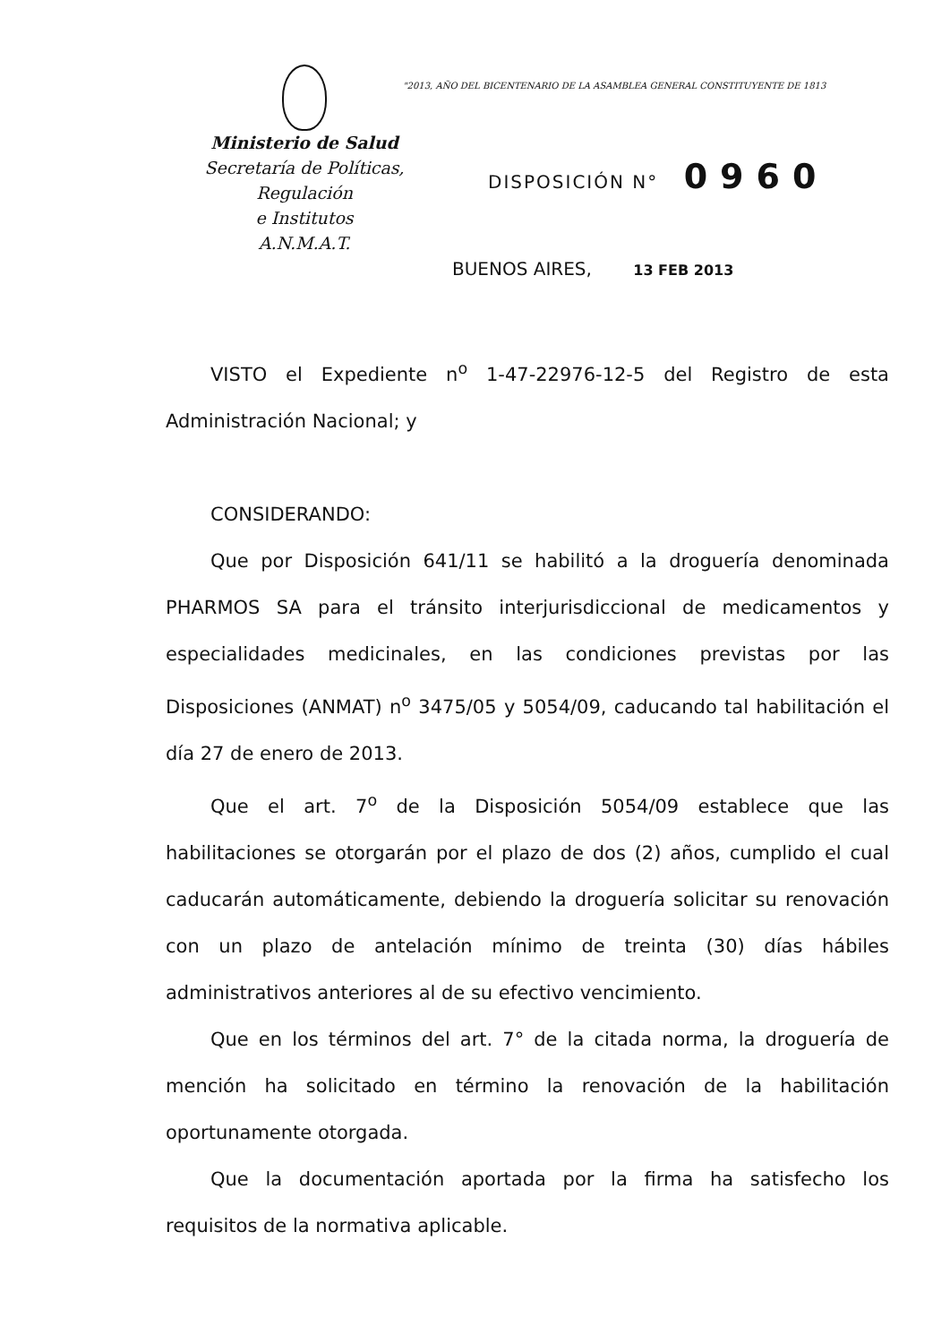"2013, AÑO DEL BICENTENARIO DE LA ASAMBLEA GENERAL CONSTITUYENTE DE 1813
Ministerio de Salud
Secretaría de Políticas, Regulación
e Institutos
A.N.M.A.T.
DISPOSICIÓN N° 0960
BUENOS AIRES, 13 FEB 2013
VISTO el Expediente n<sup>o</sup> 1-47-22976-12-5 del Registro de esta Administración Nacional; y
CONSIDERANDO:
Que por Disposición 641/11 se habilitó a la droguería denominada PHARMOS SA para el tránsito interjurisdiccional de medicamentos y especialidades medicinales, en las condiciones previstas por las Disposiciones (ANMAT) n<sup>o</sup> 3475/05 y 5054/09, caducando tal habilitación el día 27 de enero de 2013.
Que el art. 7<sup>o</sup> de la Disposición 5054/09 establece que las habilitaciones se otorgarán por el plazo de dos (2) años, cumplido el cual caducarán automáticamente, debiendo la droguería solicitar su renovación con un plazo de antelación mínimo de treinta (30) días hábiles administrativos anteriores al de su efectivo vencimiento.
Que en los términos del art. 7° de la citada norma, la droguería de mención ha solicitado en término la renovación de la habilitación oportunamente otorgada.
Que la documentación aportada por la firma ha satisfecho los requisitos de la normativa aplicable.